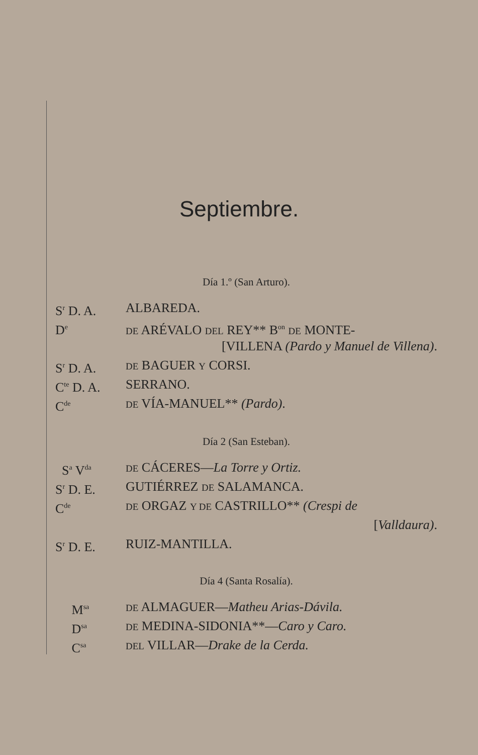Septiembre.
Día 1.º (San Arturo).
S<sup>r</sup> D. A. ALBAREDA.
D<sup>e</sup> DE ARÉVALO DEL REY** B<sup>on</sup> DE MONTE-
[VILLENA (Pardo y Manuel de Villena).
S<sup>r</sup> D. A. DE BAGUER Y CORSI.
C<sup>te</sup> D. A. SERRANO.
C<sup>de</sup> DE VÍA-MANUEL** (Pardo).
Día 2 (San Esteban).
S<sup>a</sup> V<sup>da</sup> DE CÁCERES—La Torre y Ortiz.
S<sup>r</sup> D. E. GUTIÉRREZ DE SALAMANCA.
C<sup>de</sup> DE ORGAZ Y DE CASTRILLO** (Crespi de
[Valldaura).
S<sup>r</sup> D. E. RUIZ-MANTILLA.
Día 4 (Santa Rosalía).
M<sup>sa</sup> DE ALMAGUER—Matheu Arias-Dávila.
D<sup>sa</sup> DE MEDINA-SIDONIA**—Caro y Caro.
C<sup>sa</sup> DEL VILLAR—Drake de la Cerda.